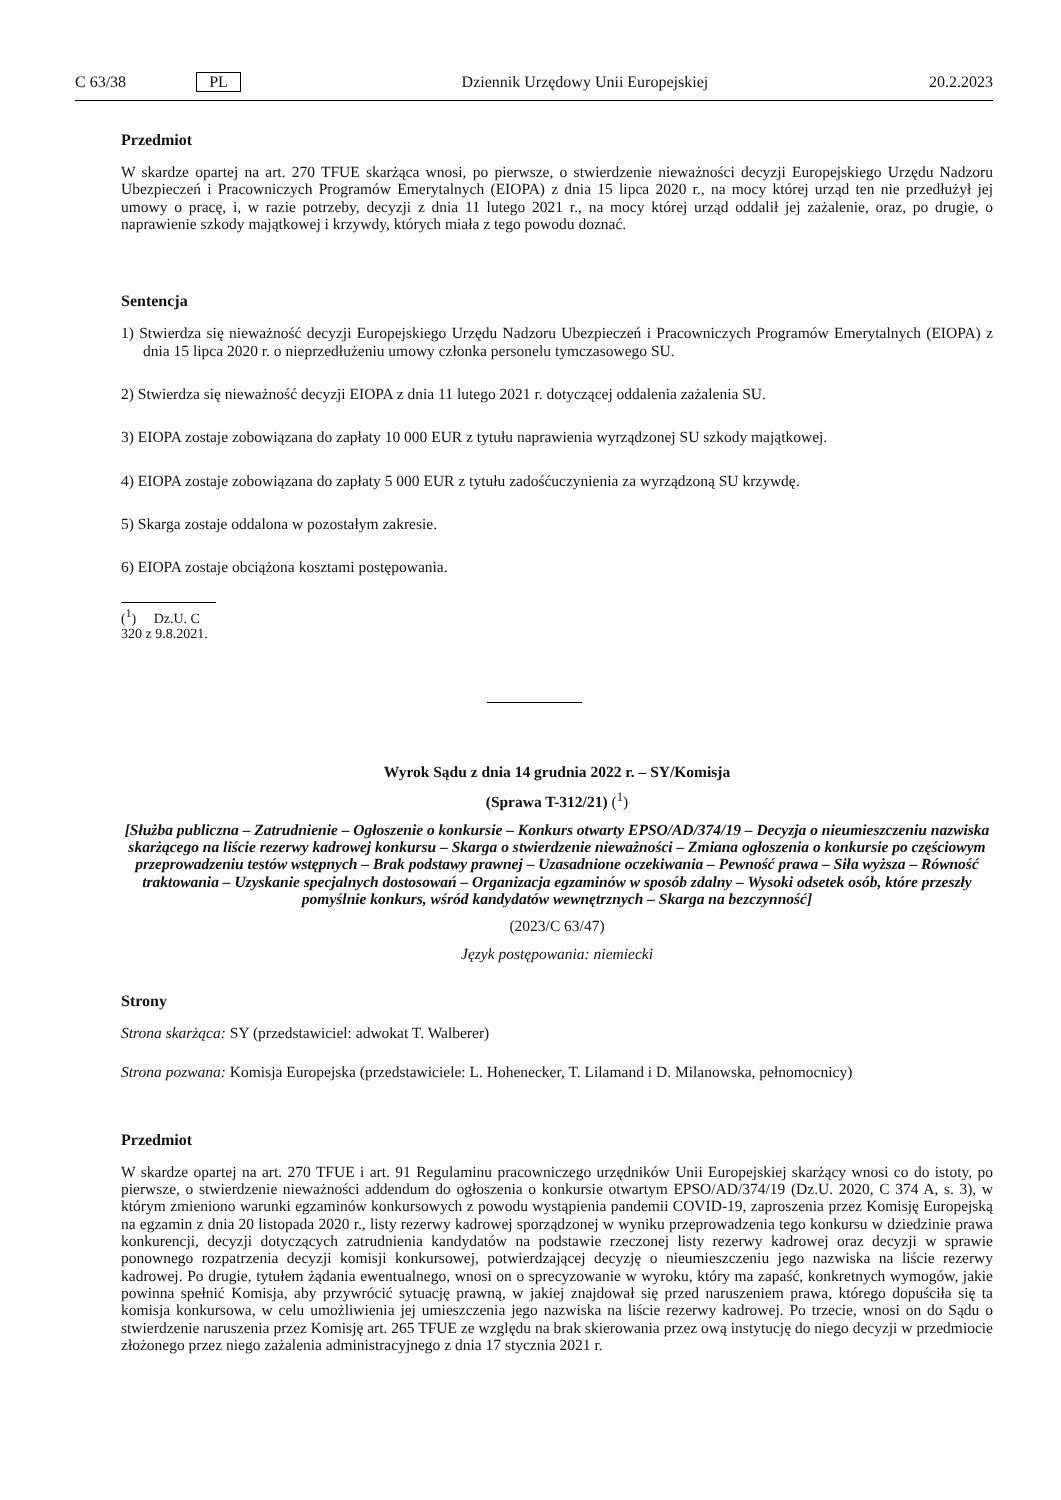C 63/38 PL Dziennik Urzędowy Unii Europejskiej 20.2.2023
Przedmiot
W skardze opartej na art. 270 TFUE skarżąca wnosi, po pierwsze, o stwierdzenie nieważności decyzji Europejskiego Urzędu Nadzoru Ubezpieczeń i Pracowniczych Programów Emerytalnych (EIOPA) z dnia 15 lipca 2020 r., na mocy której urząd ten nie przedłużył jej umowy o pracę, i, w razie potrzeby, decyzji z dnia 11 lutego 2021 r., na mocy której urząd oddalił jej zażalenie, oraz, po drugie, o naprawienie szkody majątkowej i krzywdy, których miała z tego powodu doznać.
Sentencja
1) Stwierdza się nieważność decyzji Europejskiego Urzędu Nadzoru Ubezpieczeń i Pracowniczych Programów Emerytalnych (EIOPA) z dnia 15 lipca 2020 r. o nieprzedłużeniu umowy członka personelu tymczasowego SU.
2) Stwierdza się nieważność decyzji EIOPA z dnia 11 lutego 2021 r. dotyczącej oddalenia zażalenia SU.
3) EIOPA zostaje zobowiązana do zapłaty 10 000 EUR z tytułu naprawienia wyrządzonej SU szkody majątkowej.
4) EIOPA zostaje zobowiązana do zapłaty 5 000 EUR z tytułu zadośćuczynienia za wyrządzoną SU krzywdę.
5) Skarga zostaje oddalona w pozostałym zakresie.
6) EIOPA zostaje obciążona kosztami postępowania.
(<sup>1</sup>) Dz.U. C 320 z 9.8.2021.
Wyrok Sądu z dnia 14 grudnia 2022 r. – SY/Komisja
(Sprawa T-312/21) (<sup>1</sup>)
[Służba publiczna – Zatrudnienie – Ogłoszenie o konkursie – Konkurs otwarty EPSO/AD/374/19 – Decyzja o nieumieszczeniu nazwiska skarżącego na liście rezerwy kadrowej konkursu – Skarga o stwierdzenie nieważności – Zmiana ogłoszenia o konkursie po częściowym przeprowadzeniu testów wstępnych – Brak podstawy prawnej – Uzasadnione oczekiwania – Pewność prawa – Siła wyższa – Równość traktowania – Uzyskanie specjalnych dostosowań – Organizacja egzaminów w sposób zdalny – Wysoki odsetek osób, które przeszły pomyślnie konkurs, wśród kandydatów wewnętrznych – Skarga na bezczynność]
(2023/C 63/47)
Język postępowania: niemiecki
Strony
Strona skarżąca: SY (przedstawiciel: adwokat T. Walberer)
Strona pozwana: Komisja Europejska (przedstawiciele: L. Hohenecker, T. Lilamand i D. Milanowska, pełnomocnicy)
Przedmiot
W skardze opartej na art. 270 TFUE i art. 91 Regulaminu pracowniczego urzędników Unii Europejskiej skarżący wnosi co do istoty, po pierwsze, o stwierdzenie nieważności addendum do ogłoszenia o konkursie otwartym EPSO/AD/374/19 (Dz.U. 2020, C 374 A, s. 3), w którym zmieniono warunki egzaminów konkursowych z powodu wystąpienia pandemii COVID-19, zaproszenia przez Komisję Europejską na egzamin z dnia 20 listopada 2020 r., listy rezerwy kadrowej sporządzonej w wyniku przeprowadzenia tego konkursu w dziedzinie prawa konkurencji, decyzji dotyczących zatrudnienia kandydatów na podstawie rzeczonej listy rezerwy kadrowej oraz decyzji w sprawie ponownego rozpatrzenia decyzji komisji konkursowej, potwierdzającej decyzję o nieumieszczeniu jego nazwiska na liście rezerwy kadrowej. Po drugie, tytułem żądania ewentualnego, wnosi on o sprecyzowanie w wyroku, który ma zapaść, konkretnych wymogów, jakie powinna spełnić Komisja, aby przywrócić sytuację prawną, w jakiej znajdował się przed naruszeniem prawa, którego dopuściła się ta komisja konkursowa, w celu umożliwienia jej umieszczenia jego nazwiska na liście rezerwy kadrowej. Po trzecie, wnosi on do Sądu o stwierdzenie naruszenia przez Komisję art. 265 TFUE ze względu na brak skierowania przez ową instytucję do niego decyzji w przedmiocie złożonego przez niego zażalenia administracyjnego z dnia 17 stycznia 2021 r.